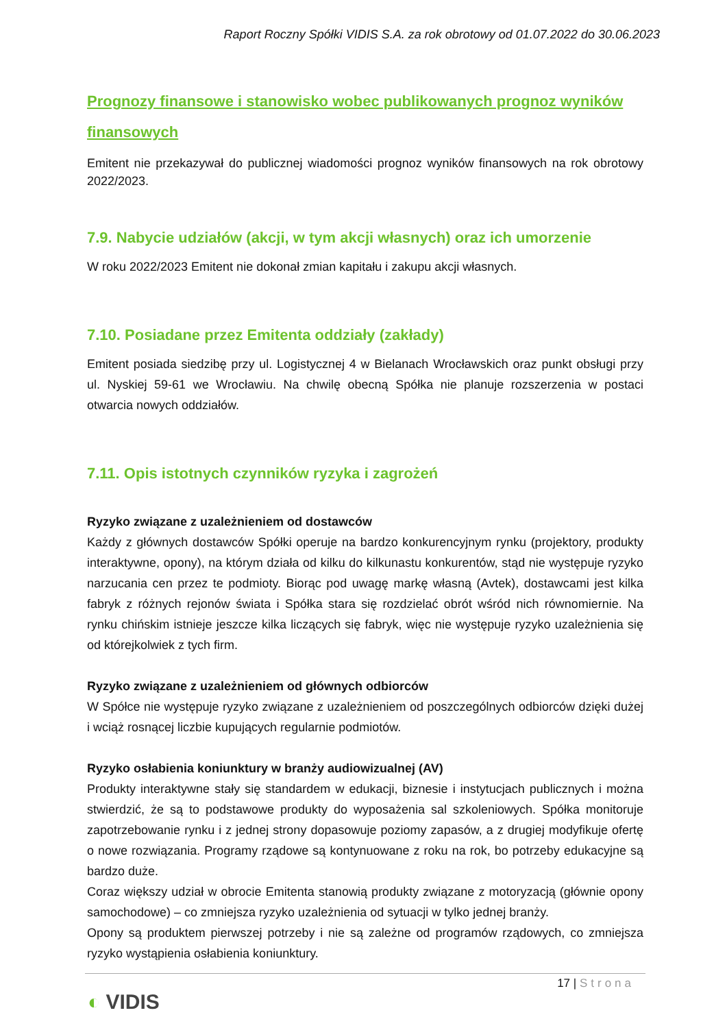Raport Roczny Spółki VIDIS S.A. za rok obrotowy od 01.07.2022 do 30.06.2023
Prognozy finansowe i stanowisko wobec publikowanych prognoz wyników finansowych
Emitent nie przekazywał do publicznej wiadomości prognoz wyników finansowych na rok obrotowy 2022/2023.
7.9. Nabycie udziałów (akcji, w tym akcji własnych) oraz ich umorzenie
W roku 2022/2023 Emitent nie dokonał zmian kapitału i zakupu akcji własnych.
7.10. Posiadane przez Emitenta oddziały (zakłady)
Emitent posiada siedzibę przy ul. Logistycznej 4 w Bielanach Wrocławskich oraz punkt obsługi przy ul. Nyskiej 59-61 we Wrocławiu. Na chwilę obecną Spółka nie planuje rozszerzenia w postaci otwarcia nowych oddziałów.
7.11. Opis istotnych czynników ryzyka i zagrożeń
Ryzyko związane z uzależnieniem od dostawców
Każdy z głównych dostawców Spółki operuje na bardzo konkurencyjnym rynku (projektory, produkty interaktywne, opony), na którym działa od kilku do kilkunastu konkurentów, stąd nie występuje ryzyko narzucania cen przez te podmioty. Biorąc pod uwagę markę własną (Avtek), dostawcami jest kilka fabryk z różnych rejonów świata i Spółka stara się rozdzielać obrót wśród nich równomiernie. Na rynku chińskim istnieje jeszcze kilka liczących się fabryk, więc nie występuje ryzyko uzależnienia się od którejkolwiek z tych firm.
Ryzyko związane z uzależnieniem od głównych odbiorców
W Spółce nie występuje ryzyko związane z uzależnieniem od poszczególnych odbiorców dzięki dużej i wciąż rosnącej liczbie kupujących regularnie podmiotów.
Ryzyko osłabienia koniunktury w branży audiowizualnej (AV)
Produkty interaktywne stały się standardem w edukacji, biznesie i instytucjach publicznych i można stwierdzić, że są to podstawowe produkty do wyposażenia sal szkoleniowych. Spółka monitoruje zapotrzebowanie rynku i z jednej strony dopasowuje poziomy zapasów, a z drugiej modyfikuje ofertę o nowe rozwiązania. Programy rządowe są kontynuowane z roku na rok, bo potrzeby edukacyjne są bardzo duże.
Coraz większy udział w obrocie Emitenta stanowią produkty związane z motoryzacją (głównie opony samochodowe) – co zmniejsza ryzyko uzależnienia od sytuacji w tylko jednej branży.
Opony są produktem pierwszej potrzeby i nie są zależne od programów rządowych, co zmniejsza ryzyko wystąpienia osłabienia koniunktury.
17 | Strona
◐ VIDIS